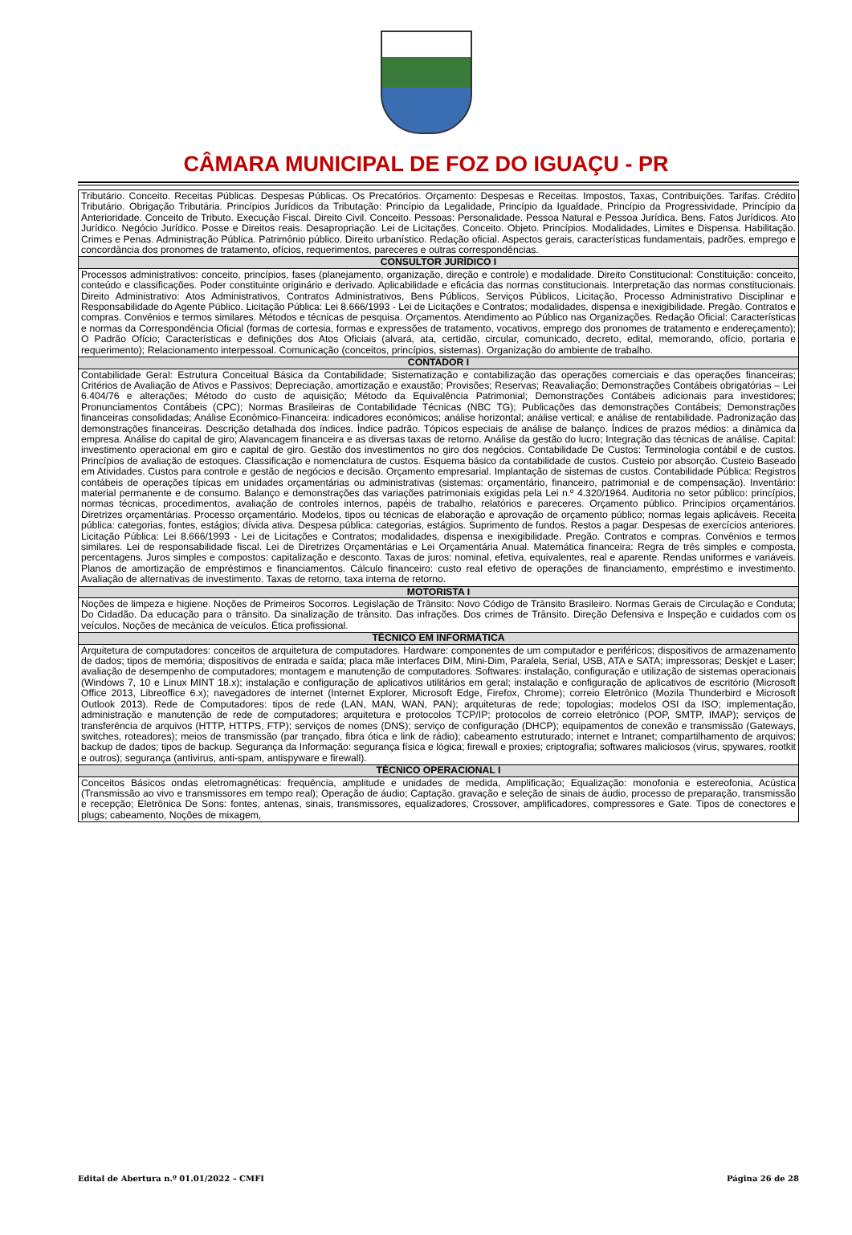CÂMARA MUNICIPAL DE FOZ DO IGUAÇU - PR
| Tributário. Conceito. Receitas Públicas. Despesas Públicas. Os Precatórios. Orçamento: Despesas e Receitas. Impostos, Taxas, Contribuições. Tarifas. Crédito Tributário. Obrigação Tributária. Princípios Jurídicos da Tributação: Princípio da Legalidade, Princípio da Igualdade, Princípio da Progressividade, Princípio da Anterioridade. Conceito de Tributo. Execução Fiscal. Direito Civil. Conceito. Pessoas: Personalidade. Pessoa Natural e Pessoa Jurídica. Bens. Fatos Jurídicos. Ato Jurídico. Negócio Jurídico. Posse e Direitos reais. Desapropriação. Lei de Licitações. Conceito. Objeto. Princípios. Modalidades, Limites e Dispensa. Habilitação. Crimes e Penas. Administração Pública. Patrimônio público. Direito urbanístico. Redação oficial. Aspectos gerais, características fundamentais, padrões, emprego e concordância dos pronomes de tratamento, ofícios, requerimentos, pareceres e outras correspondências. |
| CONSULTOR JURÍDICO I |
| Processos administrativos: conceito, princípios, fases (planejamento, organização, direção e controle) e modalidade. Direito Constitucional: Constituição: conceito, conteúdo e classificações. Poder constituinte originário e derivado. Aplicabilidade e eficácia das normas constitucionais. Interpretação das normas constitucionais. Direito Administrativo: Atos Administrativos, Contratos Administrativos, Bens Públicos, Serviços Públicos, Licitação, Processo Administrativo Disciplinar e Responsabilidade do Agente Público. Licitação Pública: Lei 8.666/1993 - Lei de Licitações e Contratos; modalidades, dispensa e inexigibilidade. Pregão. Contratos e compras. Convênios e termos similares. Métodos e técnicas de pesquisa. Orçamentos. Atendimento ao Público nas Organizações. Redação Oficial: Características e normas da Correspondência Oficial (formas de cortesia, formas e expressões de tratamento, vocativos, emprego dos pronomes de tratamento e endereçamento); O Padrão Ofício; Características e definições dos Atos Oficiais (alvará, ata, certidão, circular, comunicado, decreto, edital, memorando, ofício, portaria e requerimento); Relacionamento interpessoal. Comunicação (conceitos, princípios, sistemas). Organização do ambiente de trabalho. |
| CONTADOR I |
| Contabilidade Geral: Estrutura Conceitual Básica da Contabilidade; Sistematização e contabilização das operações comerciais e das operações financeiras; Critérios de Avaliação de Ativos e Passivos; Depreciação, amortização e exaustão; Provisões; Reservas; Reavaliação; Demonstrações Contábeis obrigatórias – Lei 6.404/76 e alterações; Método do custo de aquisição; Método da Equivalência Patrimonial; Demonstrações Contábeis adicionais para investidores; Pronunciamentos Contábeis (CPC); Normas Brasileiras de Contabilidade Técnicas (NBC TG); Publicações das demonstrações Contábeis; Demonstrações financeiras consolidadas; Análise Econômico-Financeira: indicadores econômicos; análise horizontal; análise vertical; e análise de rentabilidade. Padronização das demonstrações financeiras. Descrição detalhada dos índices. Índice padrão. Tópicos especiais de análise de balanço. Índices de prazos médios: a dinâmica da empresa. Análise do capital de giro; Alavancagem financeira e as diversas taxas de retorno. Análise da gestão do lucro; Integração das técnicas de análise. Capital: investimento operacional em giro e capital de giro. Gestão dos investimentos no giro dos negócios. Contabilidade De Custos: Terminologia contábil e de custos. Princípios de avaliação de estoques. Classificação e nomenclatura de custos. Esquema básico da contabilidade de custos. Custeio por absorção. Custeio Baseado em Atividades. Custos para controle e gestão de negócios e decisão. Orçamento empresarial. Implantação de sistemas de custos. Contabilidade Pública: Registros contábeis de operações típicas em unidades orçamentárias ou administrativas (sistemas: orçamentário, financeiro, patrimonial e de compensação). Inventário: material permanente e de consumo. Balanço e demonstrações das variações patrimoniais exigidas pela Lei n.º 4.320/1964. Auditoria no setor público: princípios, normas técnicas, procedimentos, avaliação de controles internos, papéis de trabalho, relatórios e pareceres. Orçamento público. Princípios orçamentários. Diretrizes orçamentárias. Processo orçamentário. Modelos, tipos ou técnicas de elaboração e aprovação de orçamento público; normas legais aplicáveis. Receita pública: categorias, fontes, estágios; dívida ativa. Despesa pública: categorias, estágios. Suprimento de fundos. Restos a pagar. Despesas de exercícios anteriores. Licitação Pública: Lei 8.666/1993 - Lei de Licitações e Contratos; modalidades, dispensa e inexigibilidade. Pregão. Contratos e compras. Convênios e termos similares. Lei de responsabilidade fiscal. Lei de Diretrizes Orçamentárias e Lei Orçamentária Anual. Matemática financeira: Regra de três simples e composta, percentagens. Juros simples e compostos: capitalização e desconto. Taxas de juros: nominal, efetiva, equivalentes, real e aparente. Rendas uniformes e variáveis. Planos de amortização de empréstimos e financiamentos. Cálculo financeiro: custo real efetivo de operações de financiamento, empréstimo e investimento. Avaliação de alternativas de investimento. Taxas de retorno, taxa interna de retorno. |
| MOTORISTA I |
| Noções de limpeza e higiene. Noções de Primeiros Socorros. Legislação de Trânsito: Novo Código de Trânsito Brasileiro. Normas Gerais de Circulação e Conduta; Do Cidadão. Da educação para o trânsito. Da sinalização de trânsito. Das infrações. Dos crimes de Trânsito. Direção Defensiva e Inspeção e cuidados com os veículos. Noções de mecânica de veículos. Ética profissional. |
| TÉCNICO EM INFORMÁTICA |
| Arquitetura de computadores: conceitos de arquitetura de computadores. Hardware: componentes de um computador e periféricos; dispositivos de armazenamento de dados; tipos de memória; dispositivos de entrada e saída; placa mãe interfaces DIM, Mini-Dim, Paralela, Serial, USB, ATA e SATA; impressoras; Deskjet e Laser; avaliação de desempenho de computadores; montagem e manutenção de computadores. Softwares: instalação, configuração e utilização de sistemas operacionais (Windows 7, 10 e Linux MINT 18.x); instalação e configuração de aplicativos utilitários em geral; instalação e configuração de aplicativos de escritório (Microsoft Office 2013, Libreoffice 6.x); navegadores de internet (Internet Explorer, Microsoft Edge, Firefox, Chrome); correio Eletrônico (Mozila Thunderbird e Microsoft Outlook 2013). Rede de Computadores: tipos de rede (LAN, MAN, WAN, PAN); arquiteturas de rede; topologias; modelos OSI da ISO; implementação, administração e manutenção de rede de computadores; arquitetura e protocolos TCP/IP; protocolos de correio eletrônico (POP, SMTP, IMAP); serviços de transferência de arquivos (HTTP, HTTPS, FTP); serviços de nomes (DNS); serviço de configuração (DHCP); equipamentos de conexão e transmissão (Gateways, switches, roteadores); meios de transmissão (par trançado, fibra ótica e link de rádio); cabeamento estruturado; internet e Intranet; compartilhamento de arquivos; backup de dados; tipos de backup. Segurança da Informação: segurança física e lógica; firewall e proxies; criptografia; softwares maliciosos (virus, spywares, rootkit e outros); segurança (antivirus, anti-spam, antispyware e firewall). |
| TÉCNICO OPERACIONAL I |
| Conceitos Básicos ondas eletromagnéticas: frequência, amplitude e unidades de medida, Amplificação; Equalização: monofonia e estereofonia, Acústica (Transmissão ao vivo e transmissores em tempo real); Operação de áudio; Captação, gravação e seleção de sinais de áudio, processo de preparação, transmissão e recepção; Eletrônica De Sons: fontes, antenas, sinais, transmissores, equalizadores, Crossover, amplificadores, compressores e Gate. Tipos de conectores e plugs; cabeamento, Noções de mixagem, |
Edital de Abertura n.º 01.01/2022 – CMFI Página 26 de 28